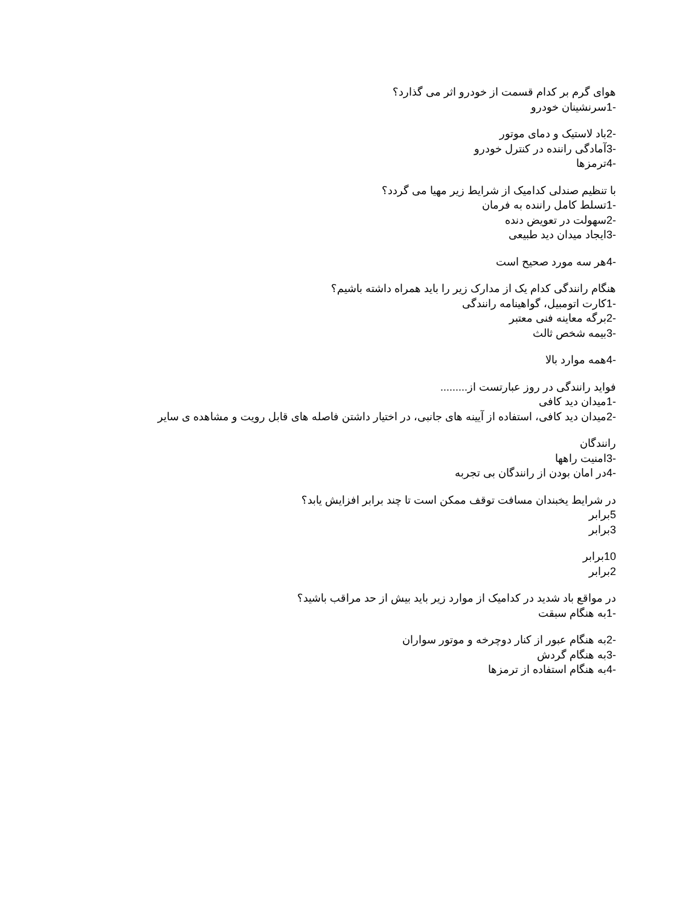هوای گرم بر کدام قسمت از خودرو اثر می گذارد؟
-1سرنشینان خودرو
-2باد لاستیک و دمای موتور
-3آمادگی راننده در کنترل خودرو
-4ترمزها
با تنظیم صندلی کدامیک از شرایط زیر مهیا می گردد؟
-1تسلط کامل راننده به فرمان
-2سهولت در تعویض دنده
-3ایجاد میدان دید طبیعی
-4هر سه مورد صحیح است
هنگام رانندگی کدام یک از مدارک زیر را باید همراه داشته باشیم؟
-1کارت اتومبیل، گواهینامه رانندگی
-2برگه معاینه فنی معتبر
-3بیمه شخص ثالث
-4همه موارد بالا
فواید رانندگی در روز عبارتست از.........
-1میدان دید کافی
-2میدان دید کافی، استفاده از آیینه های جانبی، در اختیار داشتن فاصله های قابل رویت و مشاهده ی سایر
رانندگان
-3امنیت راهها
-4در امان بودن از رانندگان بی تجربه
در شرایط یخبندان مسافت توقف ممکن است تا چند برابر افزایش یابد؟
5برابر
3برابر
10برابر
2برابر
در مواقع باد شدید در کدامیک از موارد زیر باید بیش از حد مراقب باشید؟
-1به هنگام سبقت
-2به هنگام عبور از کنار دوچرخه و موتور سواران
-3به هنگام گردش
-4به هنگام استفاده از ترمزها